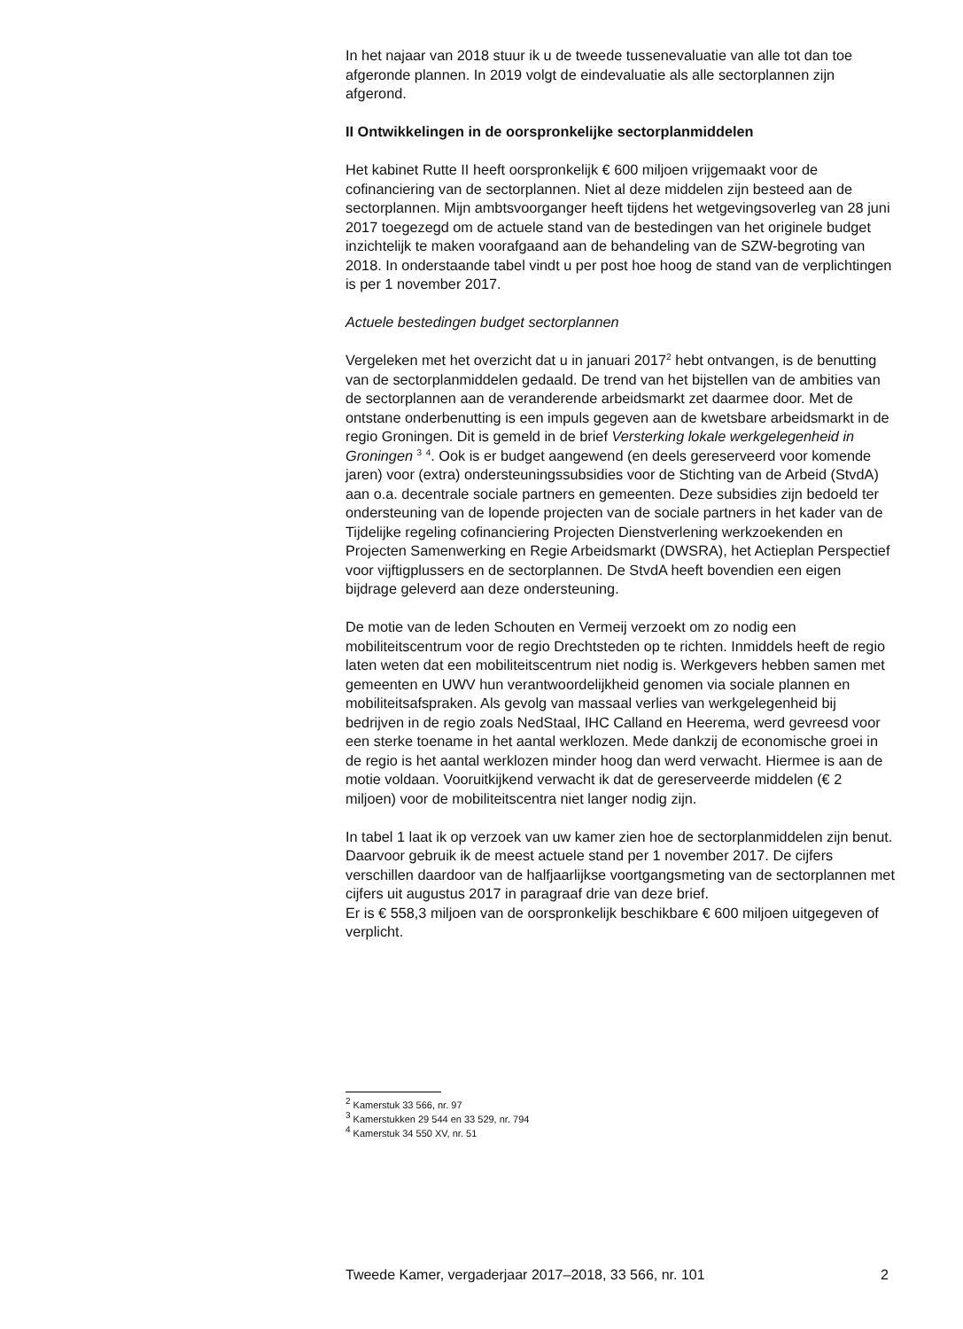In het najaar van 2018 stuur ik u de tweede tussenevaluatie van alle tot dan toe afgeronde plannen. In 2019 volgt de eindevaluatie als alle sectorplannen zijn afgerond.
II Ontwikkelingen in de oorspronkelijke sectorplanmiddelen
Het kabinet Rutte II heeft oorspronkelijk € 600 miljoen vrijgemaakt voor de cofinanciering van de sectorplannen. Niet al deze middelen zijn besteed aan de sectorplannen. Mijn ambtsvoorganger heeft tijdens het wetgevingsoverleg van 28 juni 2017 toegezegd om de actuele stand van de bestedingen van het originele budget inzichtelijk te maken voorafgaand aan de behandeling van de SZW-begroting van 2018. In onderstaande tabel vindt u per post hoe hoog de stand van de verplichtingen is per 1 november 2017.
Actuele bestedingen budget sectorplannen
Vergeleken met het overzicht dat u in januari 2017<sup>2</sup> hebt ontvangen, is de benutting van de sectorplanmiddelen gedaald. De trend van het bijstellen van de ambities van de sectorplannen aan de veranderende arbeidsmarkt zet daarmee door. Met de ontstane onderbenutting is een impuls gegeven aan de kwetsbare arbeidsmarkt in de regio Groningen. Dit is gemeld in de brief Versterking lokale werkgelegenheid in Groningen <sup>3</sup> <sup>4</sup>. Ook is er budget aangewend (en deels gereserveerd voor komende jaren) voor (extra) ondersteuningssubsidies voor de Stichting van de Arbeid (StvdA) aan o.a. decentrale sociale partners en gemeenten. Deze subsidies zijn bedoeld ter ondersteuning van de lopende projecten van de sociale partners in het kader van de Tijdelijke regeling cofinanciering Projecten Dienstverlening werkzoekenden en Projecten Samenwerking en Regie Arbeidsmarkt (DWSRA), het Actieplan Perspectief voor vijftigplussers en de sectorplannen. De StvdA heeft bovendien een eigen bijdrage geleverd aan deze ondersteuning.
De motie van de leden Schouten en Vermeij verzoekt om zo nodig een mobiliteitscentrum voor de regio Drechtsteden op te richten. Inmiddels heeft de regio laten weten dat een mobiliteitscentrum niet nodig is. Werkgevers hebben samen met gemeenten en UWV hun verantwoordelijkheid genomen via sociale plannen en mobiliteitsafspraken. Als gevolg van massaal verlies van werkgelegenheid bij bedrijven in de regio zoals NedStaal, IHC Calland en Heerema, werd gevreesd voor een sterke toename in het aantal werklozen. Mede dankzij de economische groei in de regio is het aantal werklozen minder hoog dan werd verwacht. Hiermee is aan de motie voldaan. Vooruitkijkend verwacht ik dat de gereserveerde middelen (€ 2 miljoen) voor de mobiliteitscentra niet langer nodig zijn.
In tabel 1 laat ik op verzoek van uw kamer zien hoe de sectorplanmiddelen zijn benut. Daarvoor gebruik ik de meest actuele stand per 1 november 2017. De cijfers verschillen daardoor van de halfjaarlijkse voortgangsmeting van de sectorplannen met cijfers uit augustus 2017 in paragraaf drie van deze brief.
Er is € 558,3 miljoen van de oorspronkelijk beschikbare € 600 miljoen uitgegeven of verplicht.
<sup>2</sup> Kamerstuk 33 566, nr. 97
<sup>3</sup> Kamerstukken 29 544 en 33 529, nr. 794
<sup>4</sup> Kamerstuk 34 550 XV, nr. 51
Tweede Kamer, vergaderjaar 2017–2018, 33 566, nr. 101 2